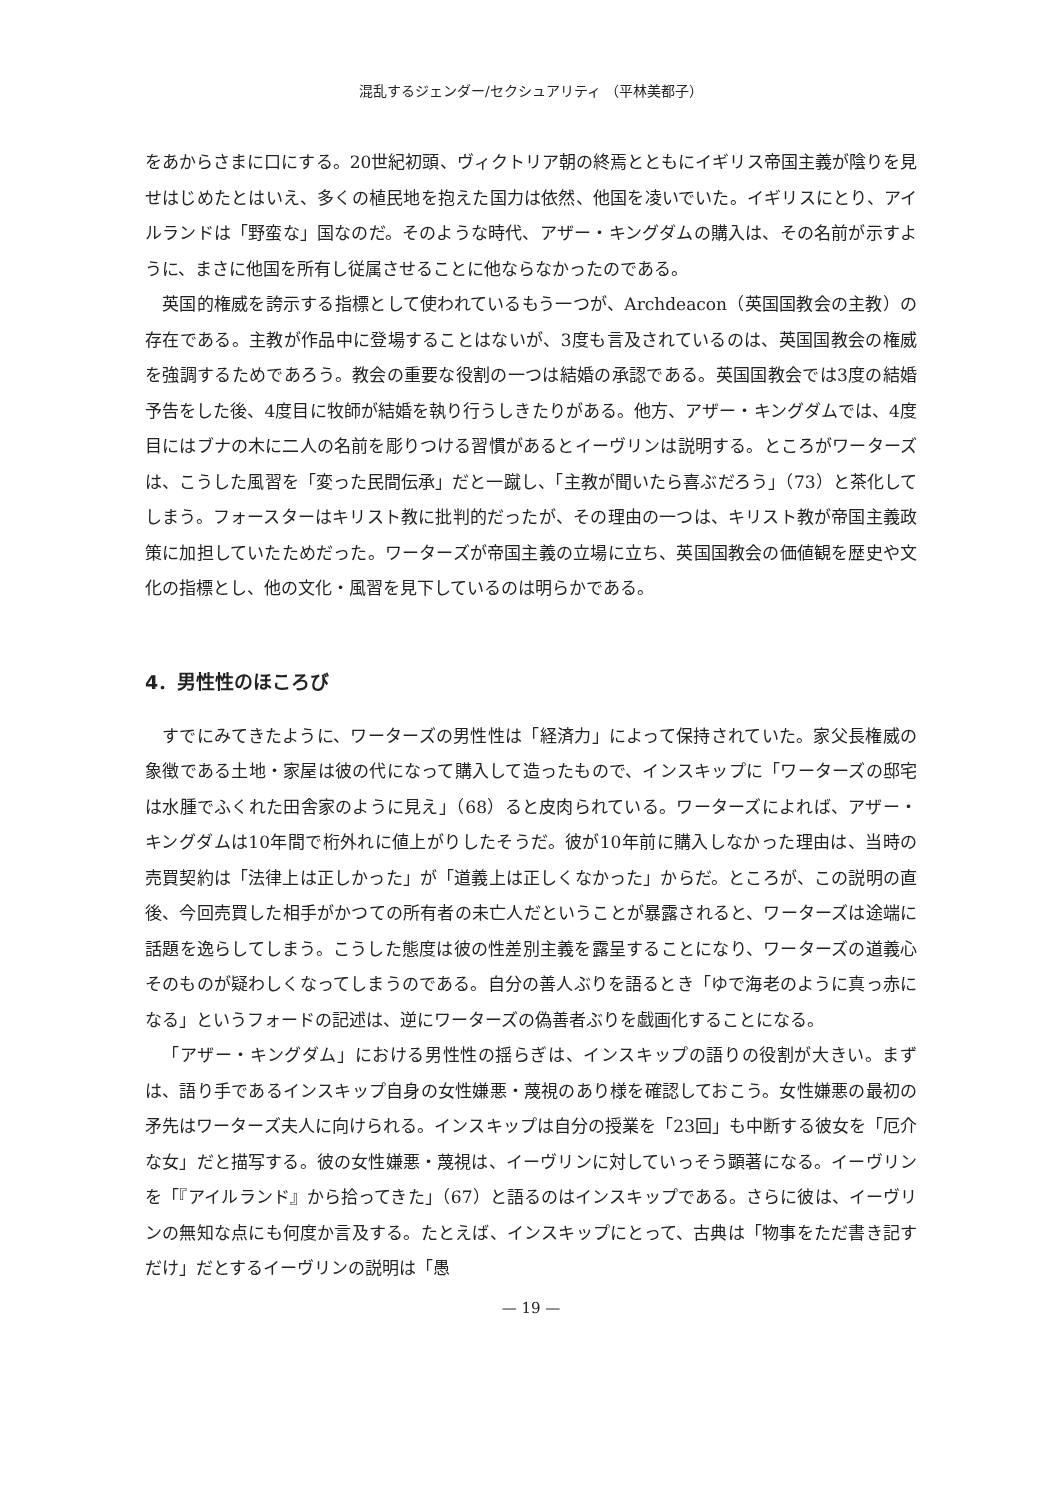混乱するジェンダー/セクシュアリティ （平林美都子）
をあからさまに口にする。20世紀初頭、ヴィクトリア朝の終焉とともにイギリス帝国主義が陰りを見せはじめたとはいえ、多くの植民地を抱えた国力は依然、他国を凌いでいた。イギリスにとり、アイルランドは「野蛮な」国なのだ。そのような時代、アザー・キングダムの購入は、その名前が示すように、まさに他国を所有し従属させることに他ならなかったのである。
英国的権威を誇示する指標として使われているもう一つが、Archdeacon（英国国教会の主教）の存在である。主教が作品中に登場することはないが、3度も言及されているのは、英国国教会の権威を強調するためであろう。教会の重要な役割の一つは結婚の承認である。英国国教会では3度の結婚予告をした後、4度目に牧師が結婚を執り行うしきたりがある。他方、アザー・キングダムでは、4度目にはブナの木に二人の名前を彫りつける習慣があるとイーヴリンは説明する。ところがワーターズは、こうした風習を「変った民間伝承」だと一蹴し、「主教が聞いたら喜ぶだろう」（73）と茶化してしまう。フォースターはキリスト教に批判的だったが、その理由の一つは、キリスト教が帝国主義政策に加担していたためだった。ワーターズが帝国主義の立場に立ち、英国国教会の価値観を歴史や文化の指標とし、他の文化・風習を見下しているのは明らかである。
4．男性性のほころび
すでにみてきたように、ワーターズの男性性は「経済力」によって保持されていた。家父長権威の象徴である土地・家屋は彼の代になって購入して造ったもので、インスキップに「ワーターズの邸宅は水腫でふくれた田舎家のように見え」（68）ると皮肉られている。ワーターズによれば、アザー・キングダムは10年間で桁外れに値上がりしたそうだ。彼が10年前に購入しなかった理由は、当時の売買契約は「法律上は正しかった」が「道義上は正しくなかった」からだ。ところが、この説明の直後、今回売買した相手がかつての所有者の未亡人だということが暴露されると、ワーターズは途端に話題を逸らしてしまう。こうした態度は彼の性差別主義を露呈することになり、ワーターズの道義心そのものが疑わしくなってしまうのである。自分の善人ぶりを語るとき「ゆで海老のように真っ赤になる」というフォードの記述は、逆にワーターズの偽善者ぶりを戯画化することになる。
「アザー・キングダム」における男性性の揺らぎは、インスキップの語りの役割が大きい。まずは、語り手であるインスキップ自身の女性嫌悪・蔑視のあり様を確認しておこう。女性嫌悪の最初の矛先はワーターズ夫人に向けられる。インスキップは自分の授業を「23回」も中断する彼女を「厄介な女」だと描写する。彼の女性嫌悪・蔑視は、イーヴリンに対していっそう顕著になる。イーヴリンを「『アイルランド』から拾ってきた」（67）と語るのはインスキップである。さらに彼は、イーヴリンの無知な点にも何度か言及する。たとえば、インスキップにとって、古典は「物事をただ書き記すだけ」だとするイーヴリンの説明は「愚
— 19 —